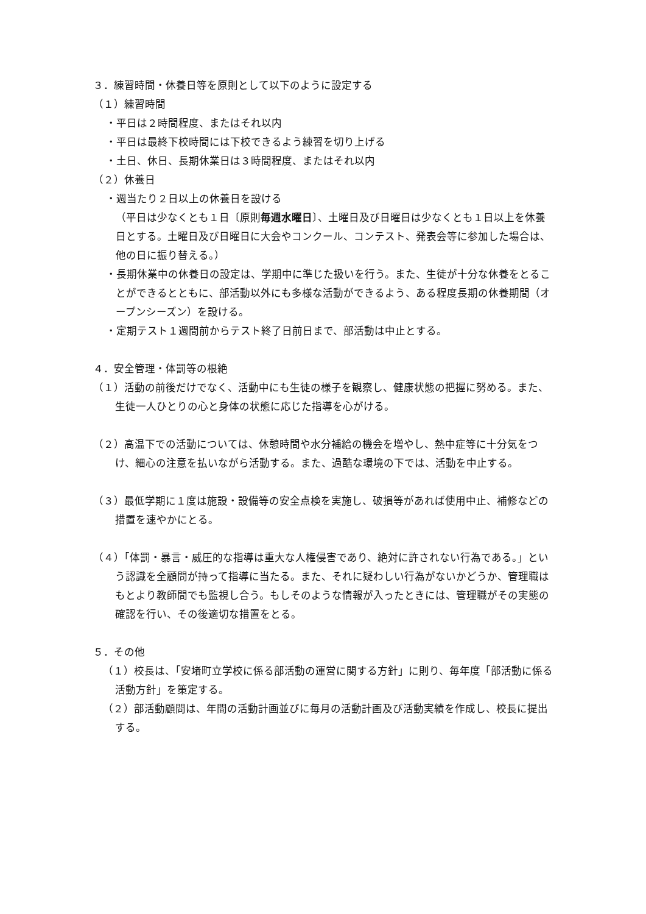３．練習時間・休養日等を原則として以下のように設定する
（１）練習時間
・平日は２時間程度、またはそれ以内
・平日は最終下校時間には下校できるよう練習を切り上げる
・土日、休日、長期休業日は３時間程度、またはそれ以内
（２）休養日
・週当たり２日以上の休養日を設ける
（平日は少なくとも１日〔原則毎週水曜日〕、土曜日及び日曜日は少なくとも１日以上を休養日とする。土曜日及び日曜日に大会やコンクール、コンテスト、発表会等に参加した場合は、他の日に振り替える。）
・長期休業中の休養日の設定は、学期中に準じた扱いを行う。また、生徒が十分な休養をとることができるとともに、部活動以外にも多様な活動ができるよう、ある程度長期の休養期間（オープンシーズン）を設ける。
・定期テスト１週間前からテスト終了日前日まで、部活動は中止とする。
４．安全管理・体罰等の根絶
（１）活動の前後だけでなく、活動中にも生徒の様子を観察し、健康状態の把握に努める。また、生徒一人ひとりの心と身体の状態に応じた指導を心がける。
（２）高温下での活動については、休憩時間や水分補給の機会を増やし、熱中症等に十分気をつけ、細心の注意を払いながら活動する。また、過酷な環境の下では、活動を中止する。
（３）最低学期に１度は施設・設備等の安全点検を実施し、破損等があれば使用中止、補修などの措置を速やかにとる。
（４）「体罰・暴言・威圧的な指導は重大な人権侵害であり、絶対に許されない行為である。」という認識を全顧問が持って指導に当たる。また、それに疑わしい行為がないかどうか、管理職はもとより教師間でも監視し合う。もしそのような情報が入ったときには、管理職がその実態の確認を行い、その後適切な措置をとる。
５．その他
（１）校長は、「安堵町立学校に係る部活動の運営に関する方針」に則り、毎年度「部活動に係る活動方針」を策定する。
（２）部活動顧問は、年間の活動計画並びに毎月の活動計画及び活動実績を作成し、校長に提出する。